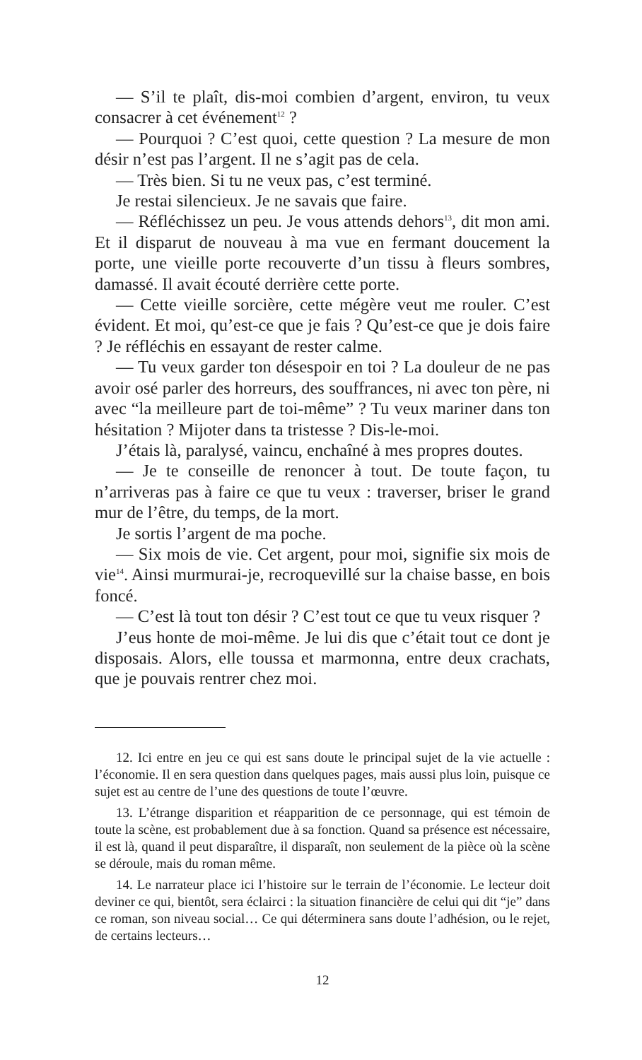— S’il te plaît, dis-moi combien d’argent, environ, tu veux consacrer à cet événement<sup>12</sup> ?
— Pourquoi ? C’est quoi, cette question ? La mesure de mon désir n’est pas l’argent. Il ne s’agit pas de cela.
— Très bien. Si tu ne veux pas, c’est terminé.
Je restai silencieux. Je ne savais que faire.
— Réfléchissez un peu. Je vous attends dehors<sup>13</sup>, dit mon ami. Et il disparut de nouveau à ma vue en fermant doucement la porte, une vieille porte recouverte d’un tissu à fleurs sombres, damassé. Il avait écouté derrière cette porte.
— Cette vieille sorcière, cette mégère veut me rouler. C’est évident. Et moi, qu’est-ce que je fais ? Qu’est-ce que je dois faire ? Je réfléchis en essayant de rester calme.
— Tu veux garder ton désespoir en toi ? La douleur de ne pas avoir osé parler des horreurs, des souffrances, ni avec ton père, ni avec “la meilleure part de toi-même” ? Tu veux mariner dans ton hésitation ? Mijoter dans ta tristesse ? Dis-le-moi.
J’étais là, paralysé, vaincu, enchaîné à mes propres doutes.
— Je te conseille de renoncer à tout. De toute façon, tu n’arriveras pas à faire ce que tu veux : traverser, briser le grand mur de l’être, du temps, de la mort.
Je sortis l’argent de ma poche.
— Six mois de vie. Cet argent, pour moi, signifie six mois de vie<sup>14</sup>. Ainsi murmurai-je, recroquevillé sur la chaise basse, en bois foncé.
— C’est là tout ton désir ? C’est tout ce que tu veux risquer ?
J’eus honte de moi-même. Je lui dis que c’était tout ce dont je disposais. Alors, elle toussa et marmonna, entre deux crachats, que je pouvais rentrer chez moi.
12. Ici entre en jeu ce qui est sans doute le principal sujet de la vie actuelle : l’économie. Il en sera question dans quelques pages, mais aussi plus loin, puisque ce sujet est au centre de l’une des questions de toute l’œuvre.
13. L’étrange disparition et réapparition de ce personnage, qui est témoin de toute la scène, est probablement due à sa fonction. Quand sa présence est nécessaire, il est là, quand il peut disparaître, il disparaît, non seulement de la pièce où la scène se déroule, mais du roman même.
14. Le narrateur place ici l’histoire sur le terrain de l’économie. Le lecteur doit deviner ce qui, bientôt, sera éclairci : la situation financière de celui qui dit “je” dans ce roman, son niveau social… Ce qui déterminera sans doute l’adhésion, ou le rejet, de certains lecteurs…
12